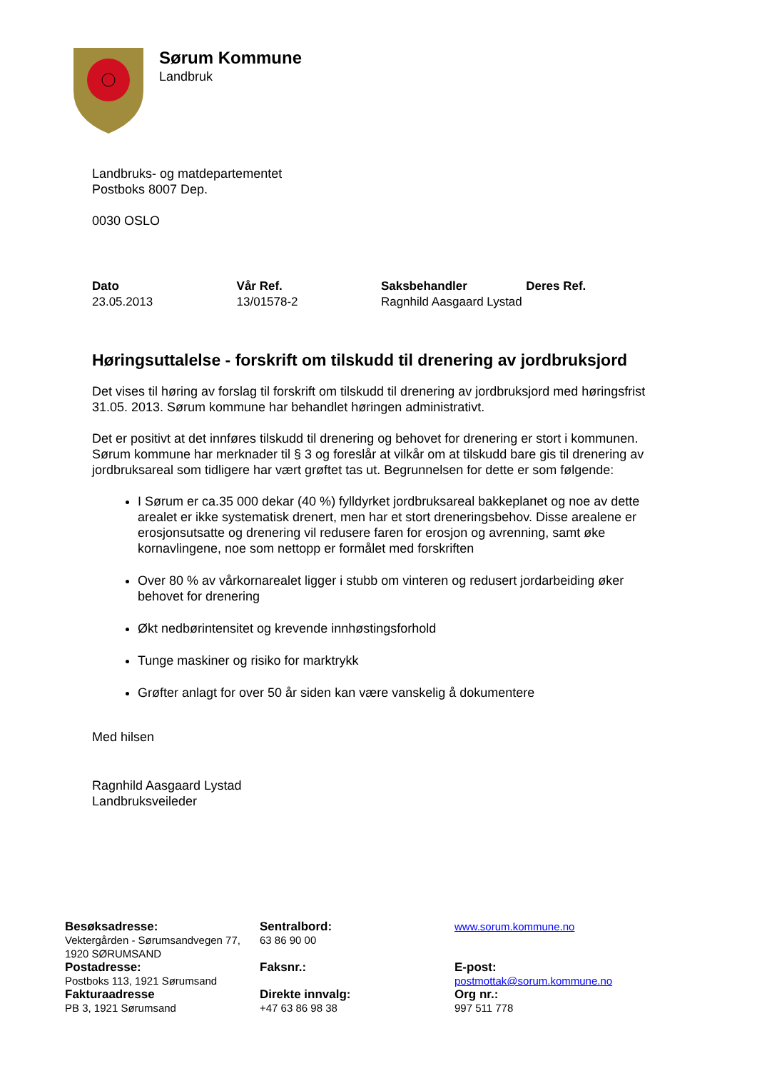Sørum Kommune
Landbruk
Landbruks- og matdepartementet
Postboks 8007 Dep.
0030 OSLO
| Dato | Vår Ref. | Saksbehandler | Deres Ref. |
| --- | --- | --- | --- |
| 23.05.2013 | 13/01578-2 | Ragnhild Aasgaard Lystad | |
Høringsuttalelse - forskrift om tilskudd til drenering av jordbruksjord
Det vises til høring av forslag til forskrift om tilskudd til drenering av jordbruksjord med høringsfrist 31.05. 2013. Sørum kommune har behandlet høringen administrativt.
Det er positivt at det innføres tilskudd til drenering og behovet for drenering er stort i kommunen. Sørum kommune har merknader til § 3 og foreslår at vilkår om at tilskudd bare gis til drenering av jordbruksareal som tidligere har vært grøftet tas ut. Begrunnelsen for dette er som følgende:
I Sørum er ca.35 000 dekar (40 %) fylldyrket jordbruksareal bakkeplanet og noe av dette arealet er ikke systematisk drenert, men har et stort dreneringsbehov. Disse arealene er erosjonsutsatte og drenering vil redusere faren for erosjon og avrenning, samt øke kornavlingene, noe som nettopp er formålet med forskriften
Over 80 % av vårkornarealet ligger i stubb om vinteren og redusert jordarbeiding øker behovet for drenering
Økt nedbørintensitet og krevende innhøstingsforhold
Tunge maskiner og risiko for marktrykk
Grøfter anlagt for over 50 år siden kan være vanskelig å dokumentere
Med hilsen
Ragnhild Aasgaard Lystad
Landbruksveileder
| Besøksadresse: Vektergården - Sørumsandvegen 77, 1920 SØRUMSAND | Sentralbord: 63 86 90 00 | www.sorum.kommune.no |
| Postadresse: Postboks 113, 1921 Sørumsand | Faksnr.: | E-post: postmottak@sorum.kommune.no |
| Fakturaadresse PB 3, 1921 Sørumsand | Direkte innvalg: +47 63 86 98 38 | Org nr.: 997 511 778 |